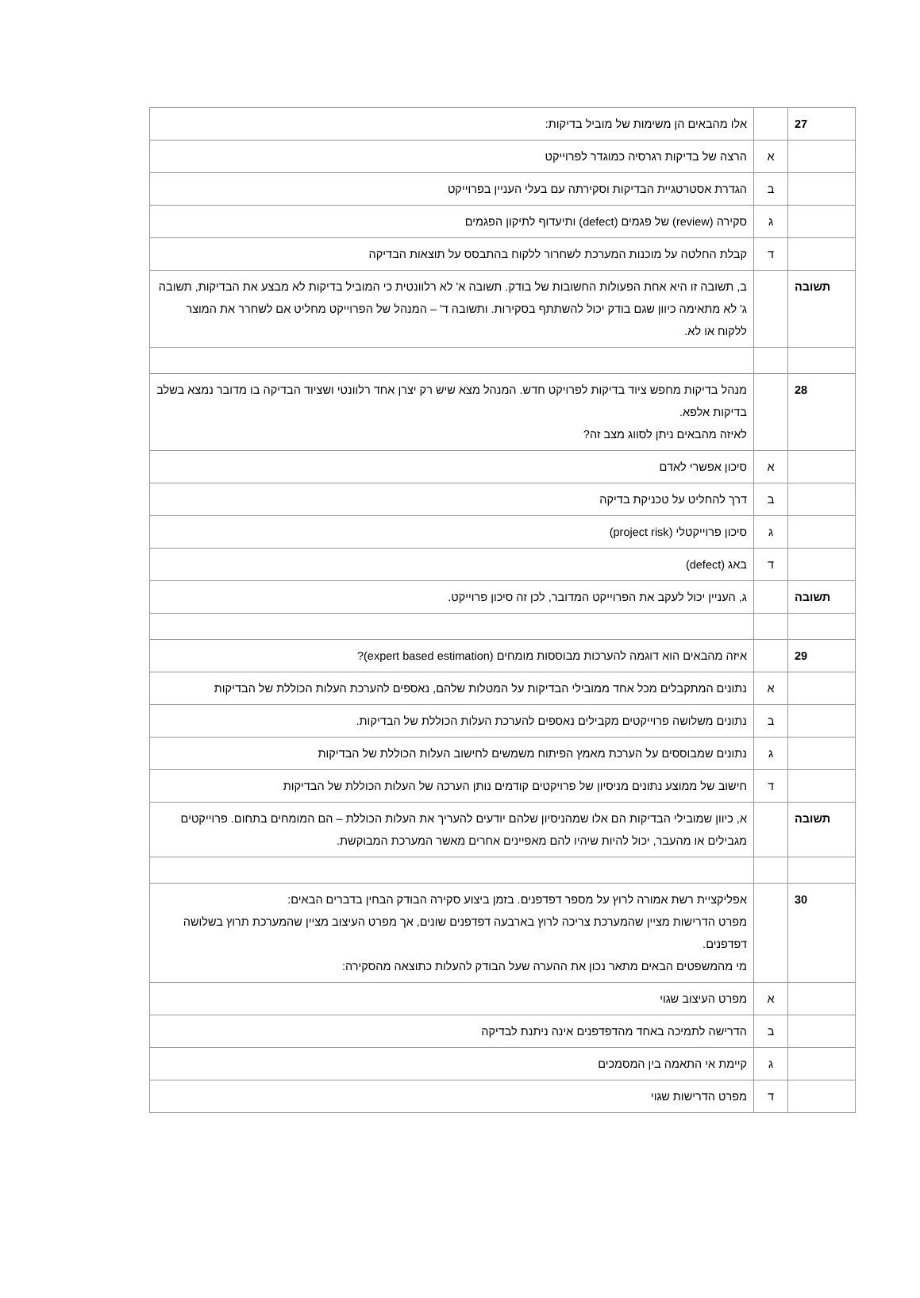| 27 | | אלו מהבאים הן משימות של מוביל בדיקות: |
| | א | הרצה של בדיקות רגרסיה כמוגדר לפרוייקט |
| | ב | הגדרת אסטרטגיית הבדיקות וסקירתה עם בעלי העניין בפרוייקט |
| | ג | סקירה (review) של פגמים (defect) ותיעדוף לתיקון הפגמים |
| | ד | קבלת החלטה על מוכנות המערכת לשחרור ללקוח בהתבסס על תוצאות הבדיקה |
| תשובה | | ב, תשובה זו היא אחת הפעולות החשובות של בודק. תשובה א' לא רלוונטית כי המוביל בדיקות לא מבצע את הבדיקות, תשובה ג' לא מתאימה כיוון שגם בודק יכול להשתתף בסקירות. ותשובה ד' – המנהל של הפרוייקט מחליט אם לשחרר את המוצר ללקוח או לא. |
| 28 | | מנהל בדיקות מחפש ציוד בדיקות לפרויקט חדש. המנהל מצא שיש רק יצרן אחד רלוונטי ושציוד הבדיקה בו מדובר נמצא בשלב בדיקות אלפא. לאיזה מהבאים ניתן לסווג מצב זה? |
| | א | סיכון אפשרי לאדם |
| | ב | דרך להחליט על טכניקת בדיקה |
| | ג | סיכון פרוייקטלי (project risk) |
| | ד | באג (defect) |
| תשובה | | ג, העניין יכול לעקב את הפרוייקט המדובר, לכן זה סיכון פרוייקט. |
| 29 | | איזה מהבאים הוא דוגמה להערכות מבוססות מומחים (expert based estimation)? |
| | א | נתונים המתקבלים מכל אחד ממובילי הבדיקות על המטלות שלהם, נאספים להערכת העלות הכוללת של הבדיקות |
| | ב | נתונים משלושה פרוייקטים מקבילים נאספים להערכת העלות הכוללת של הבדיקות. |
| | ג | נתונים שמבוססים על הערכת מאמץ הפיתוח משמשים לחישוב העלות הכוללת של הבדיקות |
| | ד | חישוב של ממוצע נתונים מניסיון של פרויקטים קודמים נותן הערכה של העלות הכוללת של הבדיקות |
| תשובה | | א, כיוון שמובילי הבדיקות הם אלו שמהניסיון שלהם יודעים להעריך את העלות הכוללת – הם המומחים בתחום. פרוייקטים מגבילים או מהעבר, יכול להיות שיהיו להם מאפיינים אחרים מאשר המערכת המבוקשת. |
| 30 | | אפליקציית רשת אמורה לרוץ על מספר דפדפנים. בזמן ביצוע סקירה הבודק הבחין בדברים הבאים: מפרט הדרישות מציין שהמערכת צריכה לרוץ בארבעה דפדפנים שונים, אך מפרט העיצוב מציין שהמערכת תרוץ בשלושה דפדפנים. מי מהמשפטים הבאים מתאר נכון את ההערה שעל הבודק להעלות כתוצאה מהסקירה: |
| | א | מפרט העיצוב שגוי |
| | ב | הדרישה לתמיכה באחד מהדפדפנים אינה ניתנת לבדיקה |
| | ג | קיימת אי התאמה בין המסמכים |
| | ד | מפרט הדרישות שגוי |